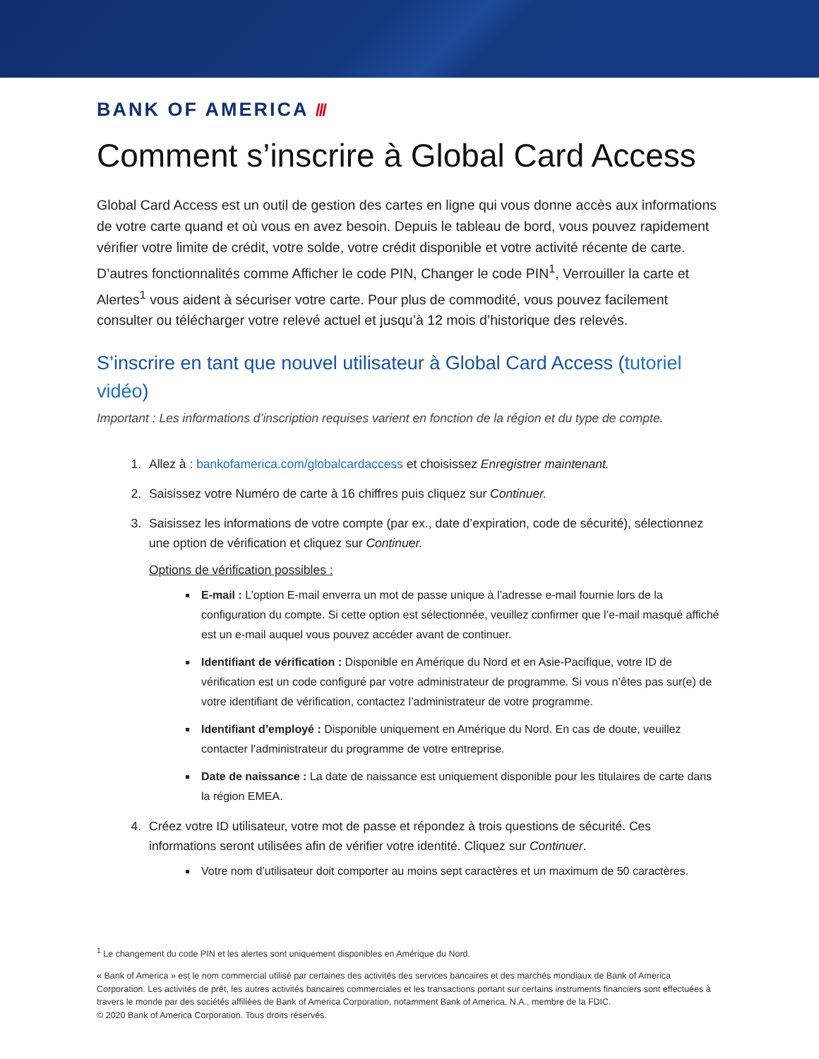BANK OF AMERICA ///
Comment s’inscrire à Global Card Access
Global Card Access est un outil de gestion des cartes en ligne qui vous donne accès aux informations de votre carte quand et où vous en avez besoin. Depuis le tableau de bord, vous pouvez rapidement vérifier votre limite de crédit, votre solde, votre crédit disponible et votre activité récente de carte. D’autres fonctionnalités comme Afficher le code PIN, Changer le code PIN<sup>1</sup>, Verrouiller la carte et Alertes<sup>1</sup> vous aident à sécuriser votre carte. Pour plus de commodité, vous pouvez facilement consulter ou télécharger votre relevé actuel et jusqu’à 12 mois d’historique des relevés.
S’inscrire en tant que nouvel utilisateur à Global Card Access (tutoriel vidéo)
Important : Les informations d’inscription requises varient en fonction de la région et du type de compte.
1. Allez à : bankofamerica.com/globalcardaccess et choisissez Enregistrer maintenant.
2. Saisissez votre Numéro de carte à 16 chiffres puis cliquez sur Continuer.
3. Saisissez les informations de votre compte (par ex., date d’expiration, code de sécurité), sélectionnez une option de vérification et cliquez sur Continuer.
Options de vérification possibles :
E-mail : L’option E-mail enverra un mot de passe unique à l’adresse e-mail fournie lors de la configuration du compte. Si cette option est sélectionnée, veuillez confirmer que l’e-mail masqué affiché est un e-mail auquel vous pouvez accéder avant de continuer.
Identifiant de vérification : Disponible en Amérique du Nord et en Asie-Pacifique, votre ID de vérification est un code configuré par votre administrateur de programme. Si vous n’êtes pas sur(e) de votre identifiant de vérification, contactez l’administrateur de votre programme.
Identifiant d’employé : Disponible uniquement en Amérique du Nord. En cas de doute, veuillez contacter l’administrateur du programme de votre entreprise.
Date de naissance : La date de naissance est uniquement disponible pour les titulaires de carte dans la région EMEA.
4. Créez votre ID utilisateur, votre mot de passe et répondez à trois questions de sécurité. Ces informations seront utilisées afin de vérifier votre identité. Cliquez sur Continuer.
Votre nom d’utilisateur doit comporter au moins sept caractères et un maximum de 50 caractères.
<sup>1</sup> Le changement du code PIN et les alertes sont uniquement disponibles en Amérique du Nord.
« Bank of America » est le nom commercial utilisé par certaines des activités des services bancaires et des marchés mondiaux de Bank of America Corporation. Les activités de prêt, les autres activités bancaires commerciales et les transactions portant sur certains instruments financiers sont effectuées à travers le monde par des sociétés affiliées de Bank of America Corporation, notamment Bank of America, N.A., membre de la FDIC.
© 2020 Bank of America Corporation. Tous droits réservés.